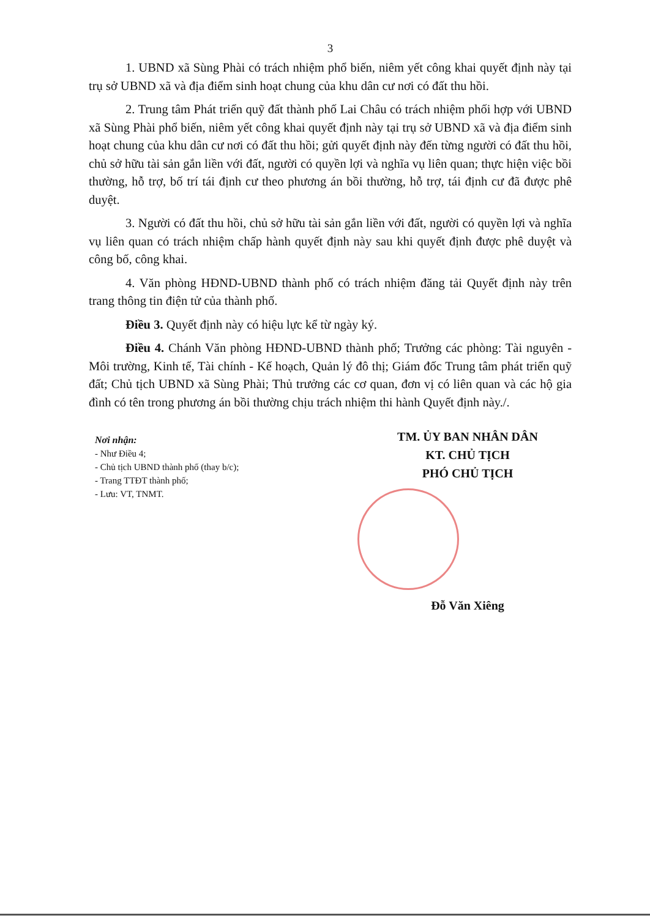3
1. UBND xã Sùng Phài có trách nhiệm phổ biến, niêm yết công khai quyết định này tại trụ sở UBND xã và địa điểm sinh hoạt chung của khu dân cư nơi có đất thu hồi.
2. Trung tâm Phát triển quỹ đất thành phố Lai Châu có trách nhiệm phối hợp với UBND xã Sùng Phài phổ biến, niêm yết công khai quyết định này tại trụ sở UBND xã và địa điểm sinh hoạt chung của khu dân cư nơi có đất thu hồi; gửi quyết định này đến từng người có đất thu hồi, chủ sở hữu tài sản gắn liền với đất, người có quyền lợi và nghĩa vụ liên quan; thực hiện việc bồi thường, hỗ trợ, bố trí tái định cư theo phương án bồi thường, hỗ trợ, tái định cư đã được phê duyệt.
3. Người có đất thu hồi, chủ sở hữu tài sản gắn liền với đất, người có quyền lợi và nghĩa vụ liên quan có trách nhiệm chấp hành quyết định này sau khi quyết định được phê duyệt và công bố, công khai.
4. Văn phòng HĐND-UBND thành phố có trách nhiệm đăng tải Quyết định này trên trang thông tin điện tử của thành phố.
Điều 3. Quyết định này có hiệu lực kể từ ngày ký.
Điều 4. Chánh Văn phòng HĐND-UBND thành phố; Trưởng các phòng: Tài nguyên - Môi trường, Kinh tế, Tài chính - Kế hoạch, Quản lý đô thị; Giám đốc Trung tâm phát triển quỹ đất; Chủ tịch UBND xã Sùng Phài; Thủ trưởng các cơ quan, đơn vị có liên quan và các hộ gia đình có tên trong phương án bồi thường chịu trách nhiệm thi hành Quyết định này./.
Nơi nhận:
- Như Điều 4;
- Chủ tịch UBND thành phố (thay b/c);
- Trang TTĐT thành phố;
- Lưu: VT, TNMT.
TM. ỦY BAN NHÂN DÂN
KT. CHỦ TỊCH
PHÓ CHỦ TỊCH
Đỗ Văn Xiêng